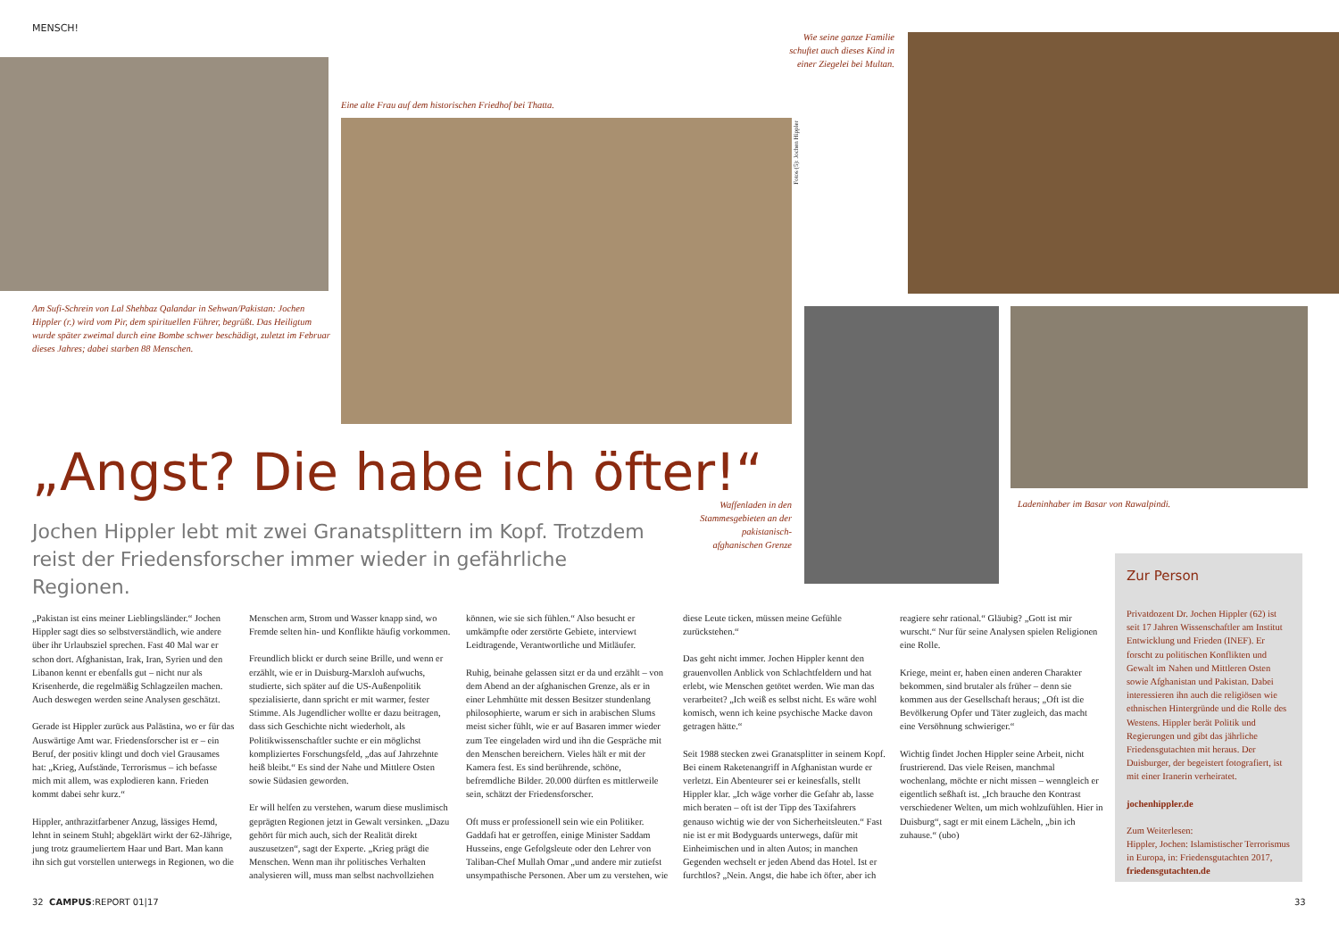MENSCH!
Am Sufi-Schrein von Lal Shehbaz Qalandar in Sehwan/Pakistan: Jochen Hippler (r.) wird vom Pir, dem spirituellen Führer, begrüßt. Das Heiligtum wurde später zweimal durch eine Bombe schwer beschädigt, zuletzt im Februar dieses Jahres; dabei starben 88 Menschen.
Eine alte Frau auf dem historischen Friedhof bei Thatta.
Fotos (5): Jochen Hippler
Wie seine ganze Familie schuftet auch dieses Kind in einer Ziegelei bei Multan.
Ladeninhaber im Basar von Rawalpindi.
Waffenladen in den Stammesgebieten an der pakistanisch-afghanischen Grenze
„Angst? Die habe ich öfter!“
Jochen Hippler lebt mit zwei Granatsplittern im Kopf. Trotzdem reist der Friedensforscher immer wieder in gefährliche Regionen.
„Pakistan ist eins meiner Lieblingsländer.“ Jochen Hippler sagt dies so selbstverständlich, wie andere über ihr Urlaubsziel sprechen. Fast 40 Mal war er schon dort. Afghanistan, Irak, Iran, Syrien und den Libanon kennt er ebenfalls gut – nicht nur als Krisenherde, die regelmäßig Schlagzeilen machen. Auch deswegen werden seine Analysen geschätzt.
Gerade ist Hippler zurück aus Palästina, wo er für das Auswärtige Amt war. Friedensforscher ist er – ein Beruf, der positiv klingt und doch viel Grausames hat: „Krieg, Aufstände, Terrorismus – ich befasse mich mit allem, was explodieren kann. Frieden kommt dabei sehr kurz.“
Hippler, anthrazitfarbener Anzug, lässiges Hemd, lehnt in seinem Stuhl; abgeklärt wirkt der 62-Jährige, jung trotz graumeliertem Haar und Bart. Man kann ihn sich gut vorstellen unterwegs in Regionen, wo die Menschen arm, Strom und Wasser knapp sind, wo Fremde selten hin- und Konflikte häufig vorkommen.
Freundlich blickt er durch seine Brille, und wenn er erzählt, wie er in Duisburg-Marxloh aufwuchs, studierte, sich später auf die US-Außenpolitik spezialisierte, dann spricht er mit warmer, fester Stimme. Als Jugendlicher wollte er dazu beitragen, dass sich Geschichte nicht wiederholt, als Politikwissenschaftler suchte er ein möglichst kompliziertes Forschungsfeld, „das auf Jahrzehnte heiß bleibt.“ Es sind der Nahe und Mittlere Osten sowie Südasien geworden.
Er will helfen zu verstehen, warum diese muslimisch geprägten Regionen jetzt in Gewalt versinken. „Dazu gehört für mich auch, sich der Realität direkt auszusetzen“, sagt der Experte. „Krieg prägt die Menschen. Wenn man ihr politisches Verhalten analysieren will, muss man selbst nachvollziehen können, wie sie sich fühlen.“ Also besucht er umkämpfte oder zerstörte Gebiete, interviewt Leidtragende, Verantwortliche und Mitläufer.
Ruhig, beinahe gelassen sitzt er da und erzählt – von dem Abend an der afghanischen Grenze, als er in einer Lehmhütte mit dessen Besitzer stundenlang philosophierte, warum er sich in arabischen Slums meist sicher fühlt, wie er auf Basaren immer wieder zum Tee eingeladen wird und ihn die Gespräche mit den Menschen bereichern. Vieles hält er mit der Kamera fest. Es sind berührende, schöne, befremdliche Bilder. 20.000 dürften es mittlerweile sein, schätzt der Friedensforscher.
Oft muss er professionell sein wie ein Politiker. Gaddafi hat er getroffen, einige Minister Saddam Husseins, enge Gefolgsleute oder den Lehrer von Taliban-Chef Mullah Omar „und andere mir zutiefst unsympathische Personen. Aber um zu verstehen, wie diese Leute ticken, müssen meine Gefühle zurückstehen.“
Das geht nicht immer. Jochen Hippler kennt den grauenvollen Anblick von Schlachtfeldern und hat erlebt, wie Menschen getötet werden. Wie man das verarbeitet? „Ich weiß es selbst nicht. Es wäre wohl komisch, wenn ich keine psychische Macke davon getragen hätte.“
Seit 1988 stecken zwei Granatsplitter in seinem Kopf. Bei einem Raketenangriff in Afghanistan wurde er verletzt. Ein Abenteurer sei er keinesfalls, stellt Hippler klar. „Ich wäge vorher die Gefahr ab, lasse mich beraten – oft ist der Tipp des Taxifahrers genauso wichtig wie der von Sicherheitsleuten.“ Fast nie ist er mit Bodyguards unterwegs, dafür mit Einheimischen und in alten Autos; in manchen Gegenden wechselt er jeden Abend das Hotel. Ist er furchtlos? „Nein. Angst, die habe ich öfter, aber ich reagiere sehr rational.“ Gläubig? „Gott ist mir wurscht.“ Nur für seine Analysen spielen Religionen eine Rolle.
Kriege, meint er, haben einen anderen Charakter bekommen, sind brutaler als früher – denn sie kommen aus der Gesellschaft heraus; „Oft ist die Bevölkerung Opfer und Täter zugleich, das macht eine Versöhnung schwieriger.“
Wichtig findet Jochen Hippler seine Arbeit, nicht frustrierend. Das viele Reisen, manchmal wochenlang, möchte er nicht missen – wenngleich er eigentlich seßhaft ist. „Ich brauche den Kontrast verschiedener Welten, um mich wohlzufühlen. Hier in Duisburg“, sagt er mit einem Lächeln, „bin ich zuhause.“ (ubo)
Zur Person
Privatdozent Dr. Jochen Hippler (62) ist seit 17 Jahren Wissenschaftler am Institut Entwicklung und Frieden (INEF). Er forscht zu politischen Konflikten und Gewalt im Nahen und Mittleren Osten sowie Afghanistan und Pakistan. Dabei interessieren ihn auch die religiösen wie ethnischen Hintergründe und die Rolle des Westens. Hippler berät Politik und Regierungen und gibt das jährliche Friedensgutachten mit heraus. Der Duisburger, der begeistert fotografiert, ist mit einer Iranerin verheiratet.
jochenhippler.de
Zum Weiterlesen:
Hippler, Jochen: Islamistischer Terrorismus in Europa, in: Friedensgutachten 2017, friedensgutachten.de
32 CAMPUS:REPORT 01|17 33